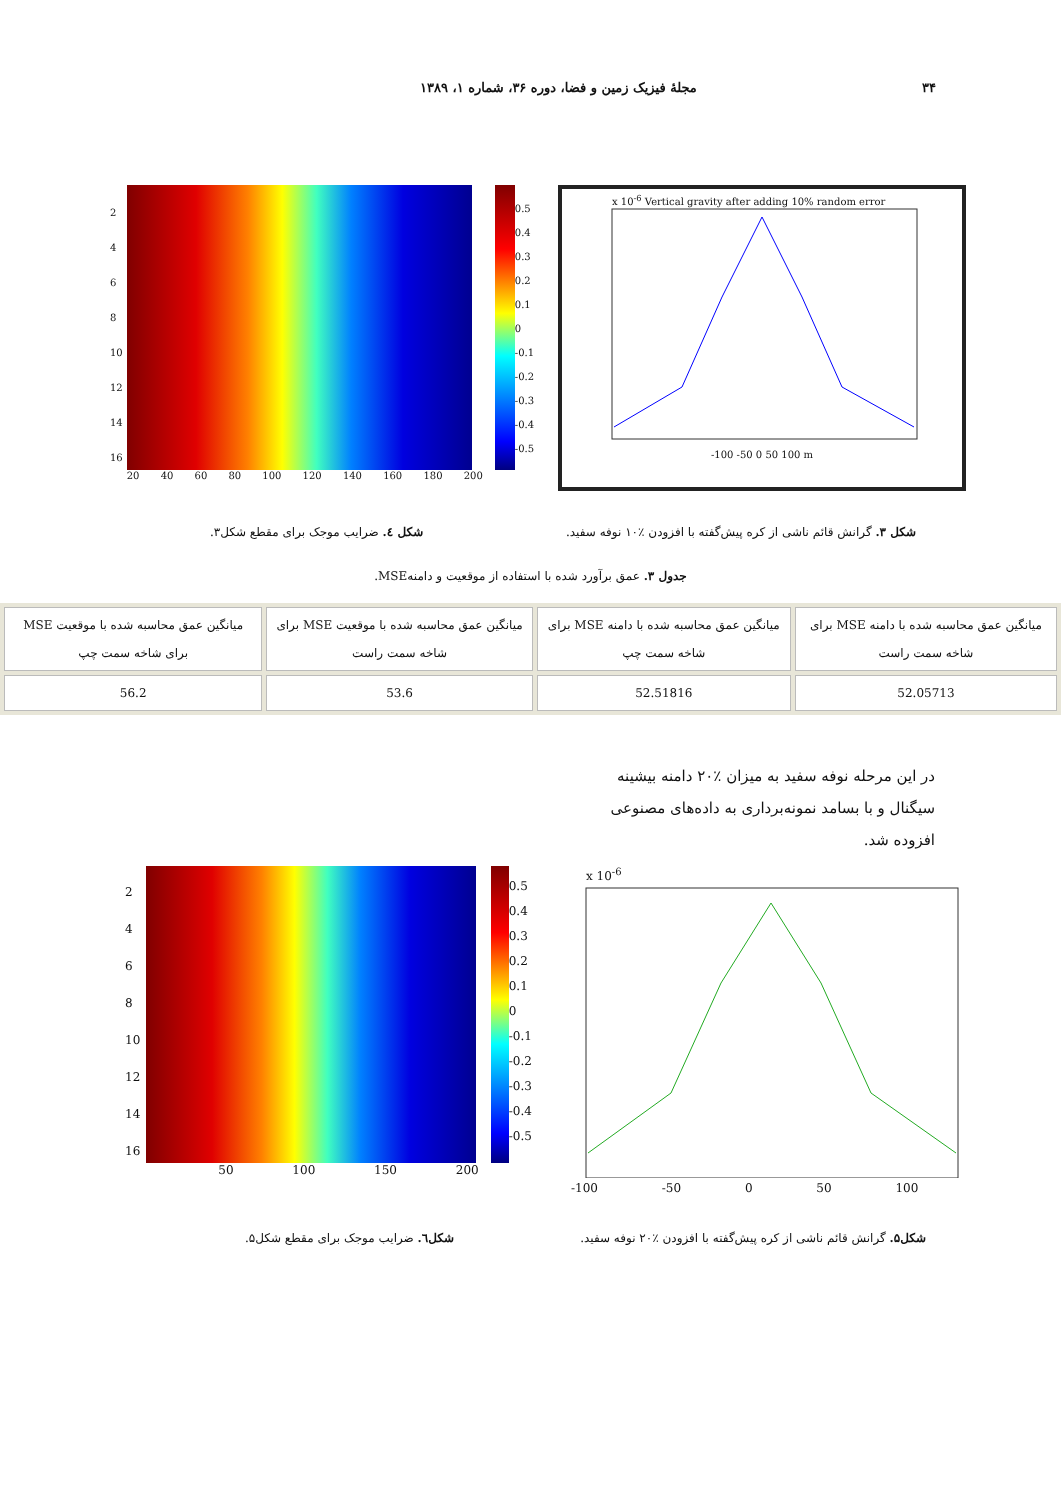۳۴ مجلهٔ فیزیک زمین و فضا، دوره ۳۶، شماره ۱، ۱۳۸۹
2
4
6
8
10
12
14
16
20 40 60 80 100 120 140 160 180 200
0.5
0.4
0.3
0.2
0.1
0
-0.1
-0.2
-0.3
-0.4
-0.5
x 10<sup>-6</sup> Vertical gravity after adding 10% random error
-100 -50 0 50 100 m
شکل ۳. گرانش قائم ناشی از کره پیش‌گفته با افزودن ٪۱۰ نوفه سفید. شکل ٤. ضرایب موجک برای مقطع شکل۳.
جدول ۳. عمق برآورد شده با استفاده از موقعیت و دامنهMSE.
| میانگین عمق محاسبه شده با دامنه MSE برای شاخه سمت راست | میانگین عمق محاسبه شده با دامنه MSE برای شاخه سمت چپ | میانگین عمق محاسبه شده با موقعیت MSE برای شاخه سمت راست | میانگین عمق محاسبه شده با موقعیت MSE برای شاخه سمت چپ |
| 52.05713 | 52.51816 | 53.6 | 56.2 |
در این مرحله نوفه سفید به میزان ٪۲۰ دامنه بیشینه سیگنال و با بسامد نمونه‌برداری به داده‌های مصنوعی افزوده شد.
2
4
6
8
10
12
14
16
50 100 150 200
0.5
0.4
0.3
0.2
0.1
0
-0.1
-0.2
-0.3
-0.4
-0.5
x 10<sup>-6</sup>
-100 -50 0 50 100
شکل۵. گرانش قائم ناشی از کره پیش‌گفته با افزودن ٪۲۰ نوفه سفید. شکل٦. ضرایب موجک برای مقطع شکل۵.